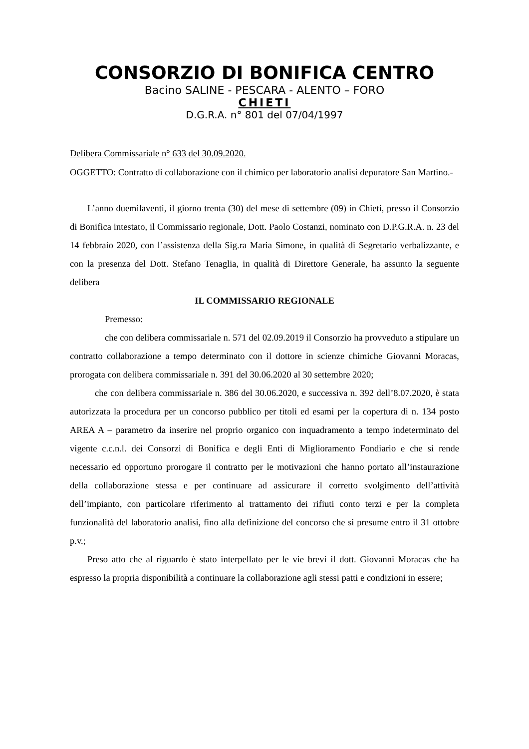CONSORZIO DI BONIFICA CENTRO
Bacino SALINE - PESCARA - ALENTO – FORO
CHIETI
D.G.R.A. n° 801 del 07/04/1997
Delibera Commissariale n° 633 del 30.09.2020.
OGGETTO: Contratto di collaborazione con il chimico per laboratorio analisi depuratore San Martino.-
L’anno duemilaventi, il giorno trenta (30) del mese di settembre (09) in Chieti, presso il Consorzio di Bonifica intestato, il Commissario regionale, Dott. Paolo Costanzi, nominato con D.P.G.R.A. n. 23 del 14 febbraio 2020, con l’assistenza della Sig.ra Maria Simone, in qualità di Segretario verbalizzante, e con la presenza del Dott. Stefano Tenaglia, in qualità di Direttore Generale, ha assunto la seguente delibera
IL COMMISSARIO REGIONALE
Premesso:
che con delibera commissariale n. 571 del 02.09.2019 il Consorzio ha provveduto a stipulare un contratto collaborazione a tempo determinato con il dottore in scienze chimiche Giovanni Moracas, prorogata con delibera commissariale n. 391 del 30.06.2020 al 30 settembre 2020;
che con delibera commissariale n. 386 del 30.06.2020, e successiva n. 392 dell’8.07.2020, è stata autorizzata la procedura per un concorso pubblico per titoli ed esami per la copertura di n. 134 posto AREA A – parametro da inserire nel proprio organico con inquadramento a tempo indeterminato del vigente c.c.n.l. dei Consorzi di Bonifica e degli Enti di Miglioramento Fondiario e che si rende necessario ed opportuno prorogare il contratto per le motivazioni che hanno portato all’instaurazione della collaborazione stessa e per continuare ad assicurare il corretto svolgimento dell’attività dell’impianto, con particolare riferimento al trattamento dei rifiuti conto terzi e per la completa funzionalità del laboratorio analisi, fino alla definizione del concorso che si presume entro il 31 ottobre p.v.;
Preso atto che al riguardo è stato interpellato per le vie brevi il dott. Giovanni Moracas che ha espresso la propria disponibilità a continuare la collaborazione agli stessi patti e condizioni in essere;